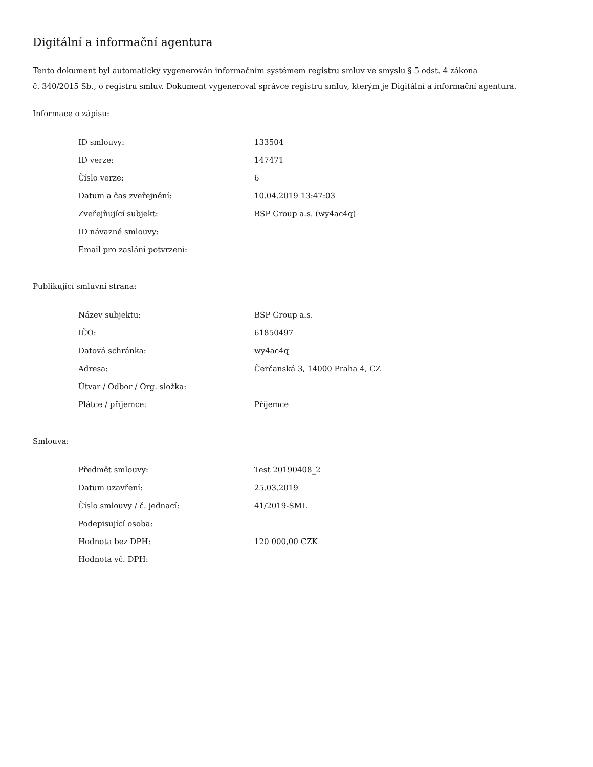Digitální a informační agentura
Tento dokument byl automaticky vygenerován informačním systémem registru smluv ve smyslu § 5 odst. 4 zákona
č. 340/2015 Sb., o registru smluv. Dokument vygeneroval správce registru smluv, kterým je Digitální a informační agentura.
Informace o zápisu:
| ID smlouvy: | 133504 |
| ID verze: | 147471 |
| Číslo verze: | 6 |
| Datum a čas zveřejnění: | 10.04.2019 13:47:03 |
| Zveřejňující subjekt: | BSP Group a.s. (wy4ac4q) |
| ID návazné smlouvy: | |
| Email pro zaslání potvrzení: | |
Publikující smluvní strana:
| Název subjektu: | BSP Group a.s. |
| IČO: | 61850497 |
| Datová schránka: | wy4ac4q |
| Adresa: | Čerčanská 3, 14000 Praha 4, CZ |
| Útvar / Odbor / Org. složka: | |
| Plátce / příjemce: | Příjemce |
Smlouva:
| Předmět smlouvy: | Test 20190408_2 |
| Datum uzavření: | 25.03.2019 |
| Číslo smlouvy / č. jednací: | 41/2019-SML |
| Podepisující osoba: | |
| Hodnota bez DPH: | 120 000,00 CZK |
| Hodnota vč. DPH: | |